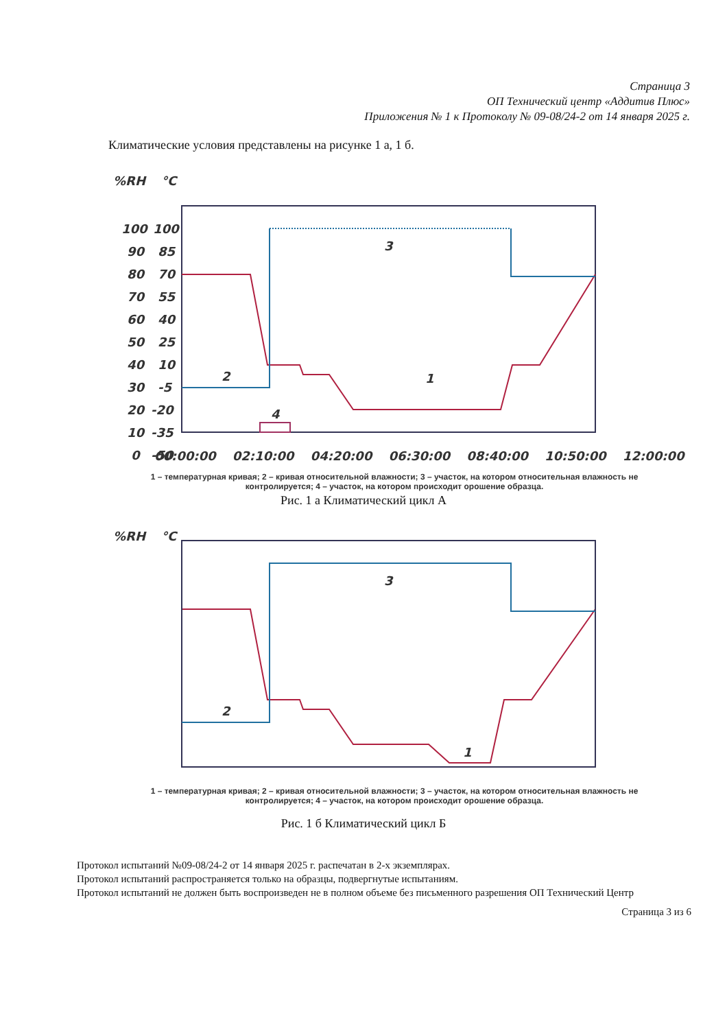Страница 3
ОП Технический центр «Аддитив Плюс»
Приложения № 1 к Протоколу № 09-08/24-2 от 14 января 2025 г.
Климатические условия представлены на рисунке 1 а, 1 б.
%RH
°C
100
100
90
85
80
70
70
55
60
40
50
25
40
10
30
-5
20
-20
10
-35
0
-50
3
2
1
4
1 – температурная кривая; 2 – кривая относительной влажности; 3 – участок, на котором относительная влажность не контролируется; 4 – участок, на котором происходит орошение образца.
00:00:00 02:10:00 04:20:00 06:30:00 08:40:00 10:50:00 12:00:00
Рис. 1 а Климатический цикл А
%RH
°C
3
2
1
1 – температурная кривая; 2 – кривая относительной влажности; 3 – участок, на котором относительная влажность не контролируется; 4 – участок, на котором происходит орошение образца.
Рис. 1 б Климатический цикл Б
Протокол испытаний №09-08/24-2 от 14 января 2025 г. распечатан в 2-х экземплярах.
Протокол испытаний распространяется только на образцы, подвергнутые испытаниям.
Протокол испытаний не должен быть воспроизведен не в полном объеме без письменного разрешения ОП Технический Центр
Страница 3 из 6